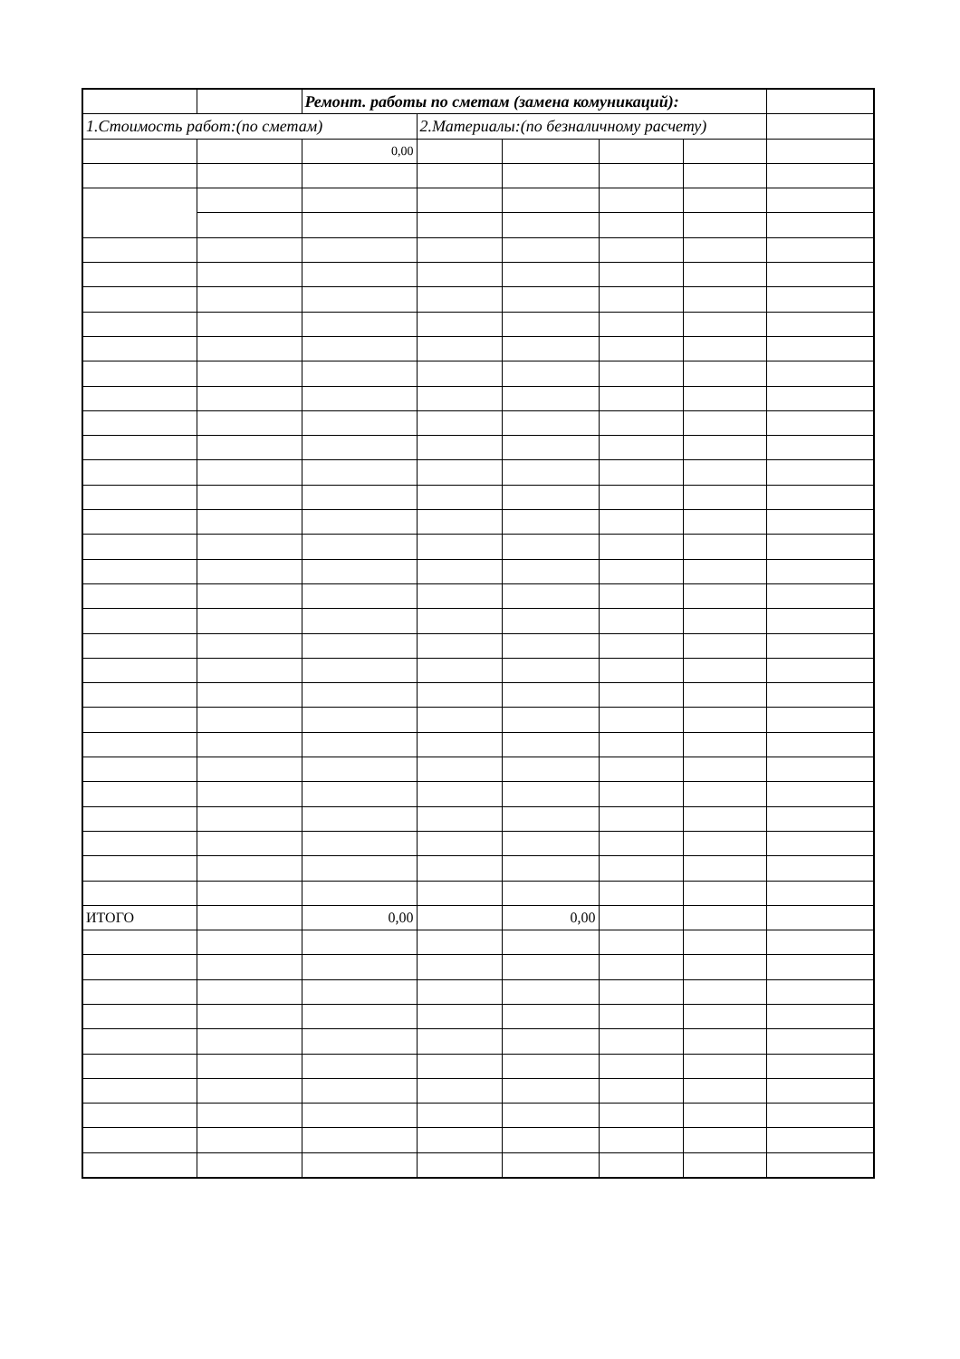| | | Ремонт. работы по сметам (замена комуникаций): | | | | | |
| 1.Стоимость работ:(по сметам) | | | 2.Материалы:(по безналичному расчету) | | | | |
| | | 0,00 | | | | | |
| ИТОГО | | 0,00 | | 0,00 | | | |